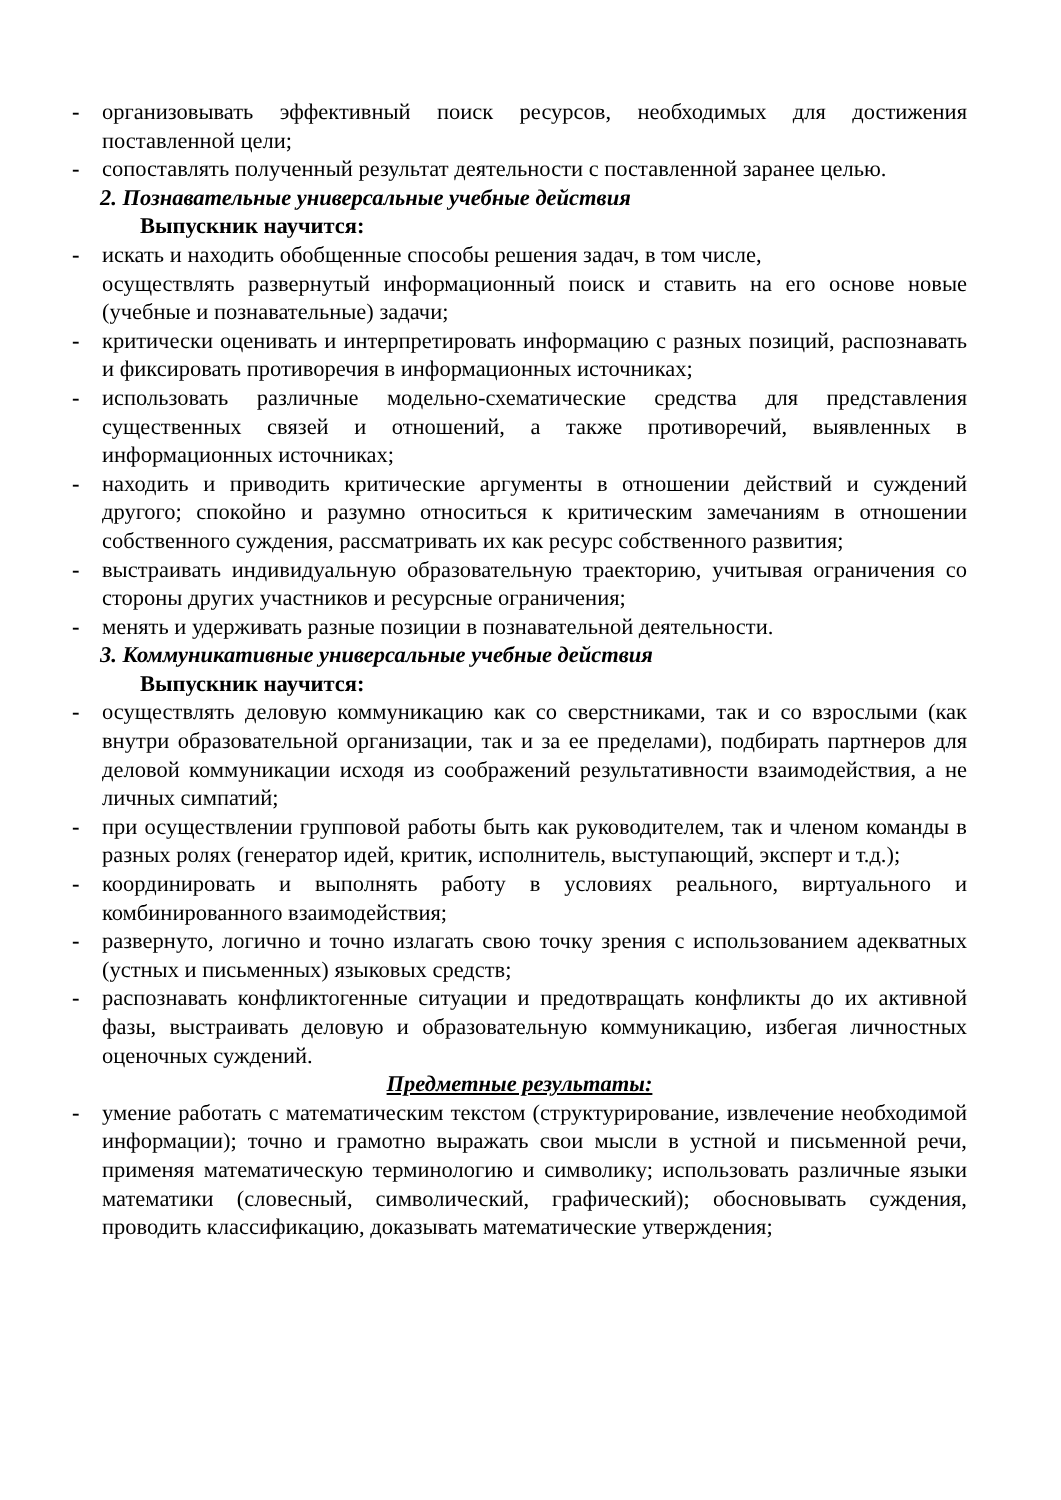- организовывать эффективный поиск ресурсов, необходимых для достижения поставленной цели;
- сопоставлять полученный результат деятельности с поставленной заранее целью.
2. Познавательные универсальные учебные действия
Выпускник научится:
- искать и находить обобщенные способы решения задач, в том числе,
осуществлять развернутый информационный поиск и ставить на его основе новые (учебные и познавательные) задачи;
- критически оценивать и интерпретировать информацию с разных позиций, распознавать и фиксировать противоречия в информационных источниках;
- использовать различные модельно-схематические средства для представления существенных связей и отношений, а также противоречий, выявленных в информационных источниках;
- находить и приводить критические аргументы в отношении действий и суждений другого; спокойно и разумно относиться к критическим замечаниям в отношении собственного суждения, рассматривать их как ресурс собственного развития;
- выстраивать индивидуальную образовательную траекторию, учитывая ограничения со стороны других участников и ресурсные ограничения;
- менять и удерживать разные позиции в познавательной деятельности.
3. Коммуникативные универсальные учебные действия
Выпускник научится:
- осуществлять деловую коммуникацию как со сверстниками, так и со взрослыми (как внутри образовательной организации, так и за ее пределами), подбирать партнеров для деловой коммуникации исходя из соображений результативности взаимодействия, а не личных симпатий;
- при осуществлении групповой работы быть как руководителем, так и членом команды в разных ролях (генератор идей, критик, исполнитель, выступающий, эксперт и т.д.);
- координировать и выполнять работу в условиях реального, виртуального и комбинированного взаимодействия;
- развернуто, логично и точно излагать свою точку зрения с использованием адекватных (устных и письменных) языковых средств;
- распознавать конфликтогенные ситуации и предотвращать конфликты до их активной фазы, выстраивать деловую и образовательную коммуникацию, избегая личностных оценочных суждений.
Предметные результаты:
- умение работать с математическим текстом (структурирование, извлечение необходимой информации); точно и грамотно выражать свои мысли в устной и письменной речи, применяя математическую терминологию и символику; использовать различные языки математики (словесный, символический, графический); обосновывать суждения, проводить классификацию, доказывать математические утверждения;